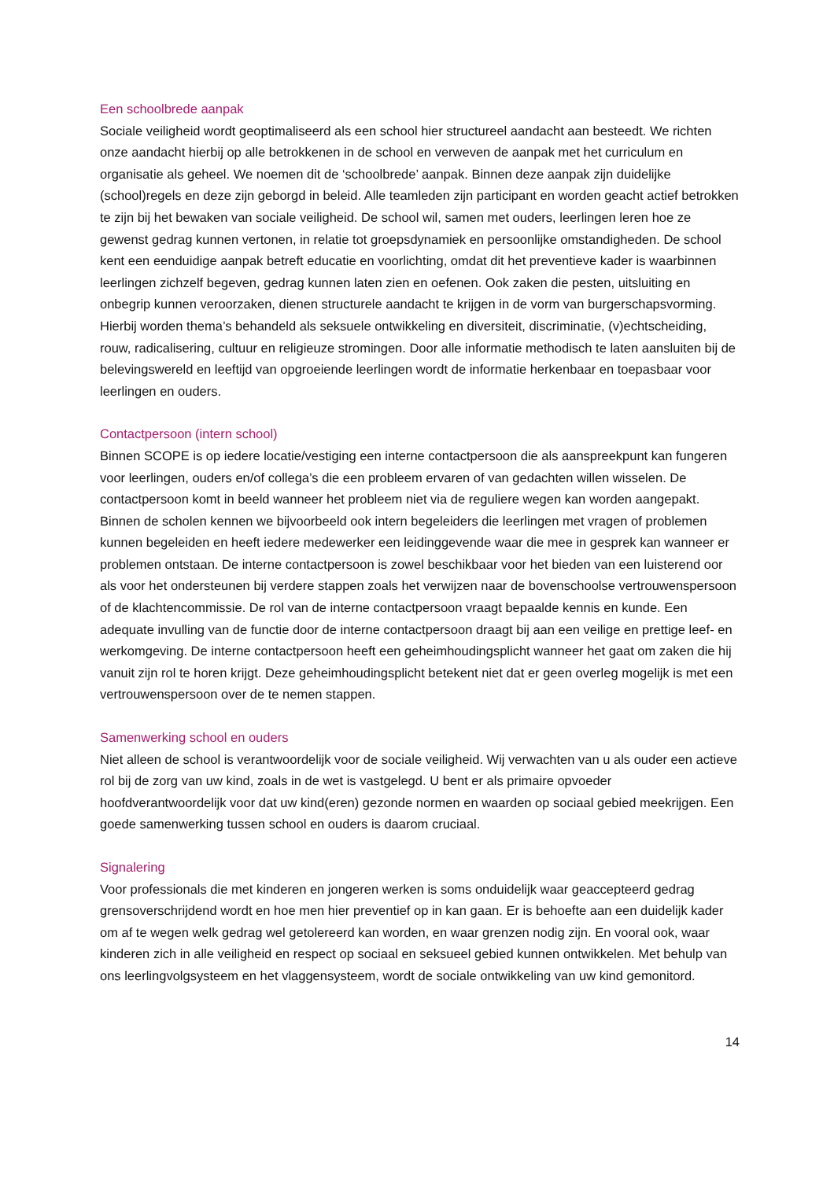Een schoolbrede aanpak
Sociale veiligheid wordt geoptimaliseerd als een school hier structureel aandacht aan besteedt. We richten onze aandacht hierbij op alle betrokkenen in de school en verweven de aanpak met het curriculum en organisatie als geheel. We noemen dit de ‘schoolbrede’ aanpak. Binnen deze aanpak zijn duidelijke (school)regels en deze zijn geborgd in beleid. Alle teamleden zijn participant en worden geacht actief betrokken te zijn bij het bewaken van sociale veiligheid. De school wil, samen met ouders, leerlingen leren hoe ze gewenst gedrag kunnen vertonen, in relatie tot groepsdynamiek en persoonlijke omstandigheden. De school kent een eenduidige aanpak betreft educatie en voorlichting, omdat dit het preventieve kader is waarbinnen leerlingen zichzelf begeven, gedrag kunnen laten zien en oefenen. Ook zaken die pesten, uitsluiting en onbegrip kunnen veroorzaken, dienen structurele aandacht te krijgen in de vorm van burgerschapsvorming.
Hierbij worden thema’s behandeld als seksuele ontwikkeling en diversiteit, discriminatie, (v)echtscheiding, rouw, radicalisering, cultuur en religieuze stromingen. Door alle informatie methodisch te laten aansluiten bij de belevingswereld en leeftijd van opgroeiende leerlingen wordt de informatie herkenbaar en toepasbaar voor leerlingen en ouders.
Contactpersoon (intern school)
Binnen SCOPE is op iedere locatie/vestiging een interne contactpersoon die als aanspreekpunt kan fungeren voor leerlingen, ouders en/of collega’s die een probleem ervaren of van gedachten willen wisselen. De contactpersoon komt in beeld wanneer het probleem niet via de reguliere wegen kan worden aangepakt. Binnen de scholen kennen we bijvoorbeeld ook intern begeleiders die leerlingen met vragen of problemen kunnen begeleiden en heeft iedere medewerker een leidinggevende waar die mee in gesprek kan wanneer er problemen ontstaan. De interne contactpersoon is zowel beschikbaar voor het bieden van een luisterend oor als voor het ondersteunen bij verdere stappen zoals het verwijzen naar de bovenschoolse vertrouwenspersoon of de klachtencommissie. De rol van de interne contactpersoon vraagt bepaalde kennis en kunde. Een adequate invulling van de functie door de interne contactpersoon draagt bij aan een veilige en prettige leef- en werkomgeving. De interne contactpersoon heeft een geheimhoudingsplicht wanneer het gaat om zaken die hij vanuit zijn rol te horen krijgt. Deze geheimhoudingsplicht betekent niet dat er geen overleg mogelijk is met een vertrouwenspersoon over de te nemen stappen.
Samenwerking school en ouders
Niet alleen de school is verantwoordelijk voor de sociale veiligheid. Wij verwachten van u als ouder een actieve rol bij de zorg van uw kind, zoals in de wet is vastgelegd. U bent er als primaire opvoeder hoofdverantwoordelijk voor dat uw kind(eren) gezonde normen en waarden op sociaal gebied meekrijgen. Een goede samenwerking tussen school en ouders is daarom cruciaal.
Signalering
Voor professionals die met kinderen en jongeren werken is soms onduidelijk waar geaccepteerd gedrag grensoverschrijdend wordt en hoe men hier preventief op in kan gaan. Er is behoefte aan een duidelijk kader om af te wegen welk gedrag wel getolereerd kan worden, en waar grenzen nodig zijn. En vooral ook, waar kinderen zich in alle veiligheid en respect op sociaal en seksueel gebied kunnen ontwikkelen. Met behulp van ons leerlingvolgsysteem en het vlaggensysteem, wordt de sociale ontwikkeling van uw kind gemonitord.
14